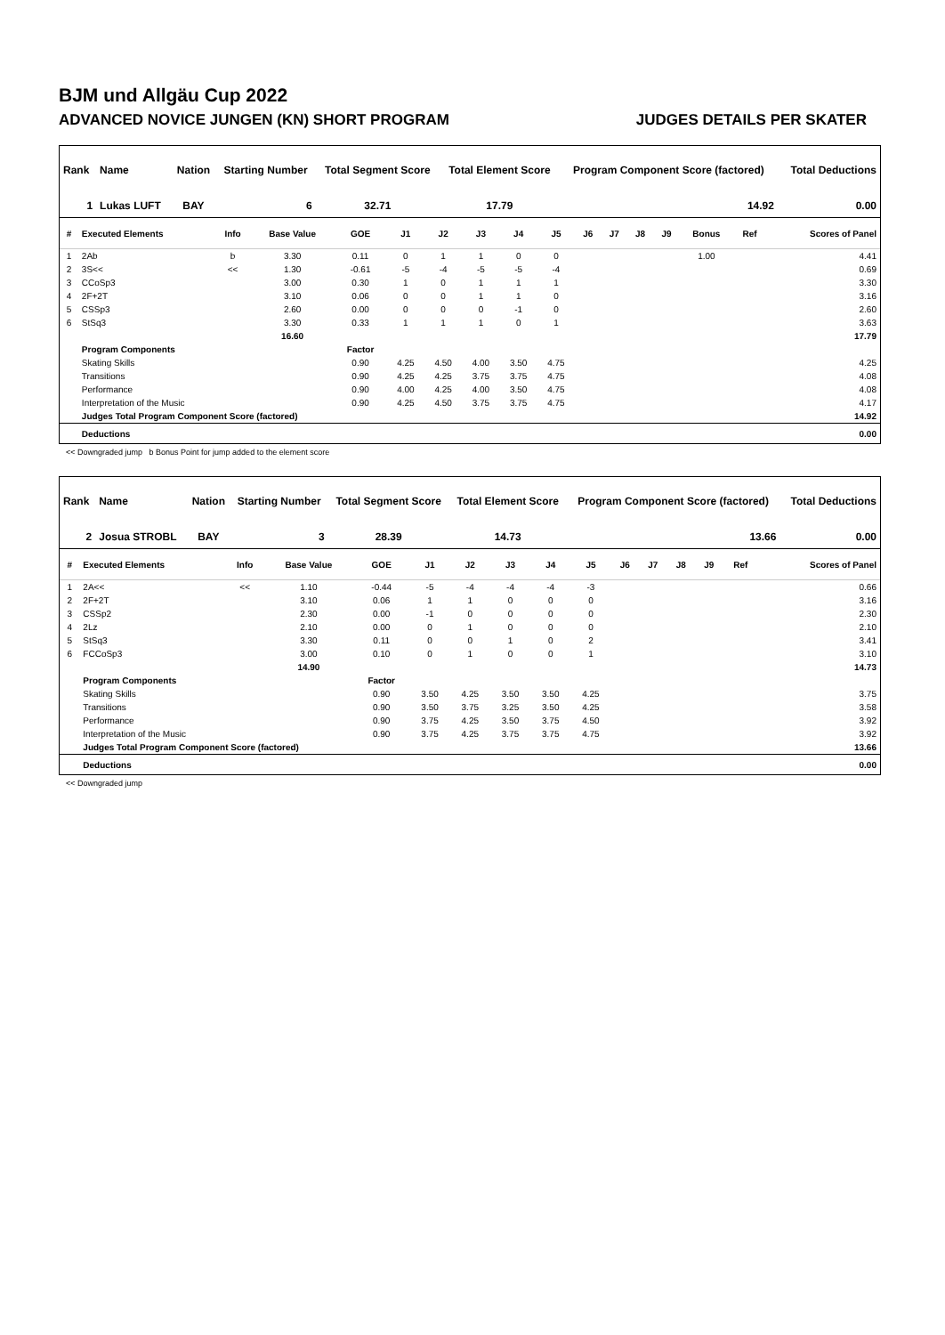BJM und Allgäu Cup 2022
ADVANCED NOVICE JUNGEN (KN) SHORT PROGRAM JUDGES DETAILS PER SKATER
| Rank | Name | Nation | Starting Number | Total Segment Score | Total Element Score | Program Component Score (factored) | Total Deductions |
| --- | --- | --- | --- | --- | --- | --- | --- |
| 1 | Lukas LUFT | BAY | 6 | 32.71 | 17.79 | 14.92 | 0.00 |
| # | Executed Elements | Info | Base Value | GOE | J1 | J2 | J3 | J4 | J5 | J6 | J7 | J8 | J9 | Bonus | Ref | Scores of Panel |
| --- | --- | --- | --- | --- | --- | --- | --- | --- | --- | --- | --- | --- | --- | --- | --- | --- |
| 1 | 2Ab | b | 3.30 | 0.11 | 0 | 1 | 1 | 0 | 0 | | | | | 1.00 | | 4.41 |
| 2 | 3S<< | << | 1.30 | -0.61 | -5 | -4 | -5 | -5 | -4 | | | | | | | 0.69 |
| 3 | CCoSp3 | | 3.00 | 0.30 | 1 | 0 | 1 | 1 | 1 | | | | | | | 3.30 |
| 4 | 2F+2T | | 3.10 | 0.06 | 0 | 0 | 1 | 1 | 0 | | | | | | | 3.16 |
| 5 | CSSp3 | | 2.60 | 0.00 | 0 | 0 | 0 | -1 | 0 | | | | | | | 2.60 |
| 6 | StSq3 | | 3.30 | 0.33 | 1 | 1 | 1 | 0 | 1 | | | | | | | 3.63 |
| | | | 16.60 | | | | | | | | | | | | | 17.79 |
| | Program Components | | | Factor | | | | | | | | | | | | |
| | Skating Skills | | | 0.90 | 4.25 | 4.50 | 4.00 | 3.50 | 4.75 | | | | | | | 4.25 |
| | Transitions | | | 0.90 | 4.25 | 4.25 | 3.75 | 3.75 | 4.75 | | | | | | | 4.08 |
| | Performance | | | 0.90 | 4.00 | 4.25 | 4.00 | 3.50 | 4.75 | | | | | | | 4.08 |
| | Interpretation of the Music | | | 0.90 | 4.25 | 4.50 | 3.75 | 3.75 | 4.75 | | | | | | | 4.17 |
| | Judges Total Program Component Score (factored) | | | | | | | | | | | | | | | 14.92 |
| | Deductions | | | | | | | | | | | | | | | 0.00 |
<< Downgraded jump b Bonus Point for jump added to the element score
| Rank | Name | Nation | Starting Number | Total Segment Score | Total Element Score | Program Component Score (factored) | Total Deductions |
| --- | --- | --- | --- | --- | --- | --- | --- |
| 2 | Josua STROBL | BAY | 3 | 28.39 | 14.73 | 13.66 | 0.00 |
| # | Executed Elements | Info | Base Value | GOE | J1 | J2 | J3 | J4 | J5 | J6 | J7 | J8 | J9 | Ref | Scores of Panel |
| --- | --- | --- | --- | --- | --- | --- | --- | --- | --- | --- | --- | --- | --- | --- | --- |
| 1 | 2A<< | << | 1.10 | -0.44 | -5 | -4 | -4 | -4 | -3 | | | | | | 0.66 |
| 2 | 2F+2T | | 3.10 | 0.06 | 1 | 1 | 0 | 0 | 0 | | | | | | 3.16 |
| 3 | CSSp2 | | 2.30 | 0.00 | -1 | 0 | 0 | 0 | 0 | | | | | | 2.30 |
| 4 | 2Lz | | 2.10 | 0.00 | 0 | 1 | 0 | 0 | 0 | | | | | | 2.10 |
| 5 | StSq3 | | 3.30 | 0.11 | 0 | 0 | 1 | 0 | 2 | | | | | | 3.41 |
| 6 | FCCoSp3 | | 3.00 | 0.10 | 0 | 1 | 0 | 0 | 1 | | | | | | 3.10 |
| | | | 14.90 | | | | | | | | | | | | 14.73 |
| | Program Components | | | Factor | | | | | | | | | | | |
| | Skating Skills | | | 0.90 | 3.50 | 4.25 | 3.50 | 3.50 | 4.25 | | | | | | 3.75 |
| | Transitions | | | 0.90 | 3.50 | 3.75 | 3.25 | 3.50 | 4.25 | | | | | | 3.58 |
| | Performance | | | 0.90 | 3.75 | 4.25 | 3.50 | 3.75 | 4.50 | | | | | | 3.92 |
| | Interpretation of the Music | | | 0.90 | 3.75 | 4.25 | 3.75 | 3.75 | 4.75 | | | | | | 3.92 |
| | Judges Total Program Component Score (factored) | | | | | | | | | | | | | | 13.66 |
| | Deductions | | | | | | | | | | | | | | 0.00 |
<< Downgraded jump